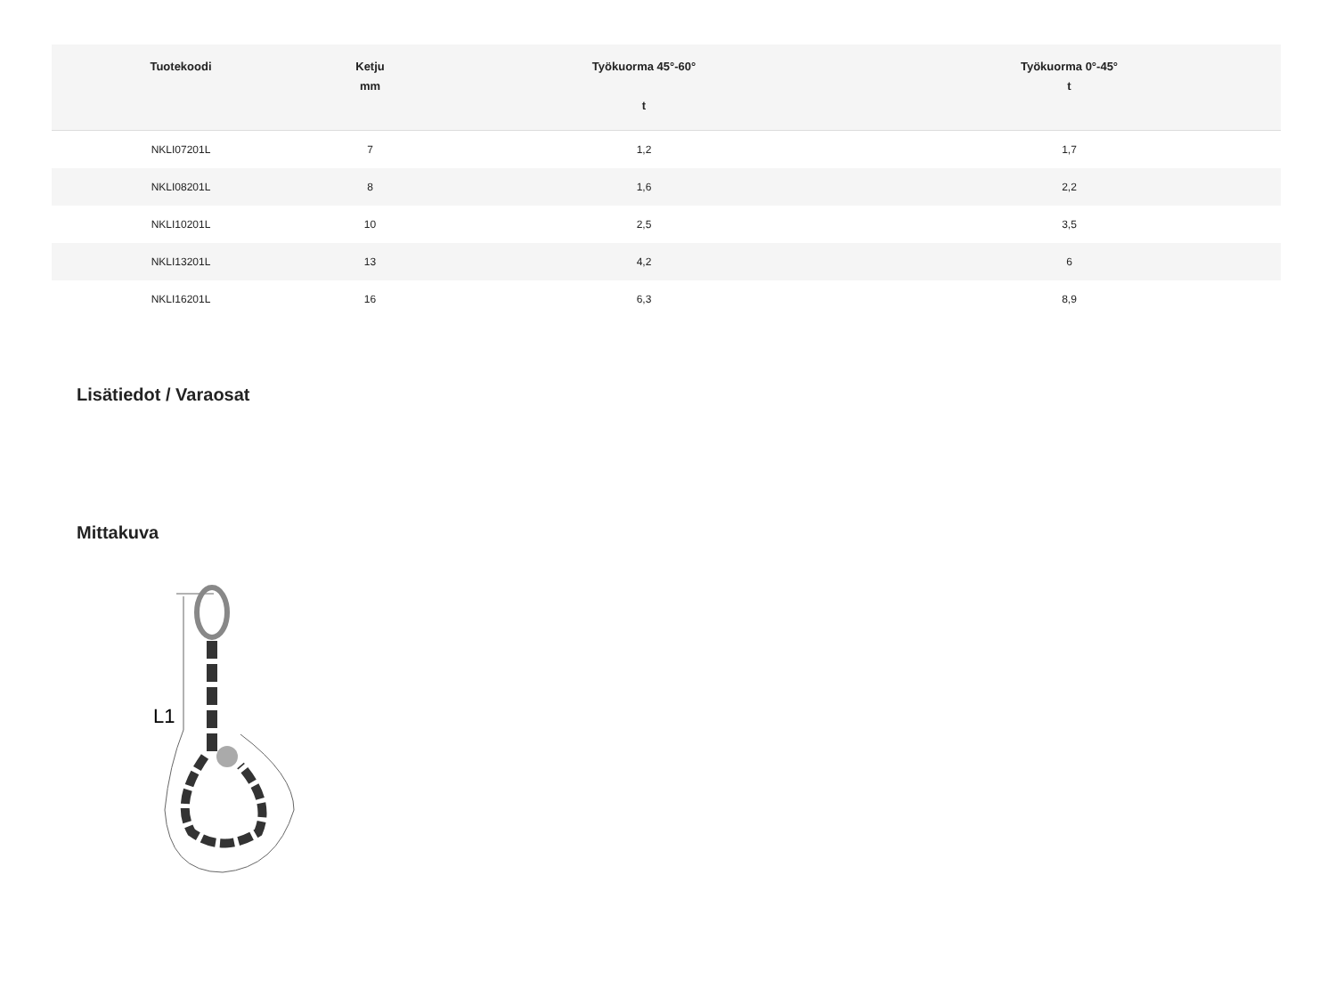| Tuotekoodi | Ketju mm | Työkuorma 45°-60° t | Työkuorma 0°-45° t |
| --- | --- | --- | --- |
| NKLI07201L | 7 | 1,2 | 1,7 |
| NKLI08201L | 8 | 1,6 | 2,2 |
| NKLI10201L | 10 | 2,5 | 3,5 |
| NKLI13201L | 13 | 4,2 | 6 |
| NKLI16201L | 16 | 6,3 | 8,9 |
Lisätiedot / Varaosat
Mittakuva
L1